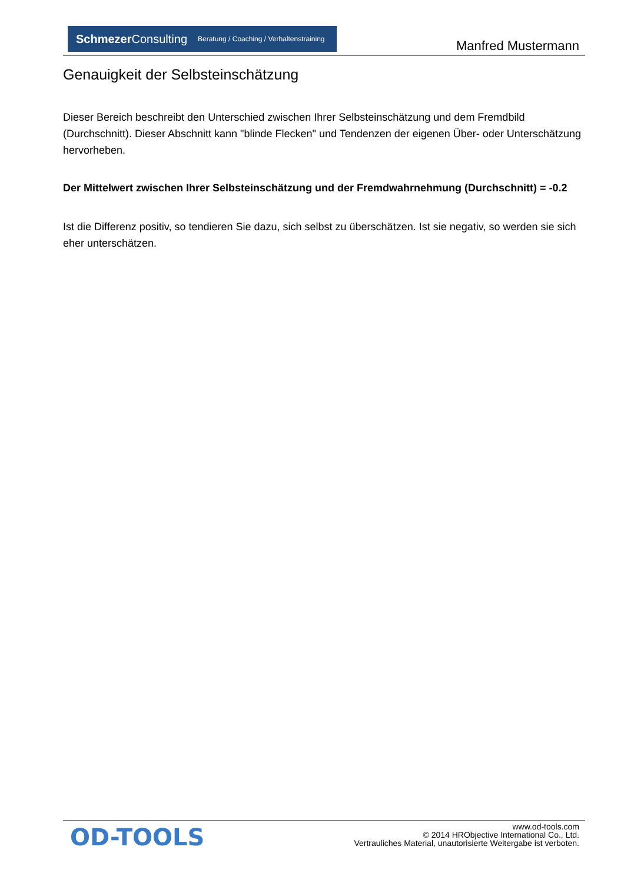Schmezer Consulting Beratung / Coaching / Verhaltenstraining
Manfred Mustermann
Genauigkeit der Selbsteinschätzung
Dieser Bereich beschreibt den Unterschied zwischen Ihrer Selbsteinschätzung und dem Fremdbild (Durchschnitt). Dieser Abschnitt kann "blinde Flecken" und Tendenzen der eigenen Über- oder Unterschätzung hervorheben.
Der Mittelwert zwischen Ihrer Selbsteinschätzung und der Fremdwahrnehmung (Durchschnitt) = -0.2
Ist die Differenz positiv, so tendieren Sie dazu, sich selbst zu überschätzen. Ist sie negativ, so werden sie sich eher unterschätzen.
OD-TOOLS
www.od-tools.com
© 2014 HRObjective International Co., Ltd.
Vertrauliches Material, unautorisierte Weitergabe ist verboten.